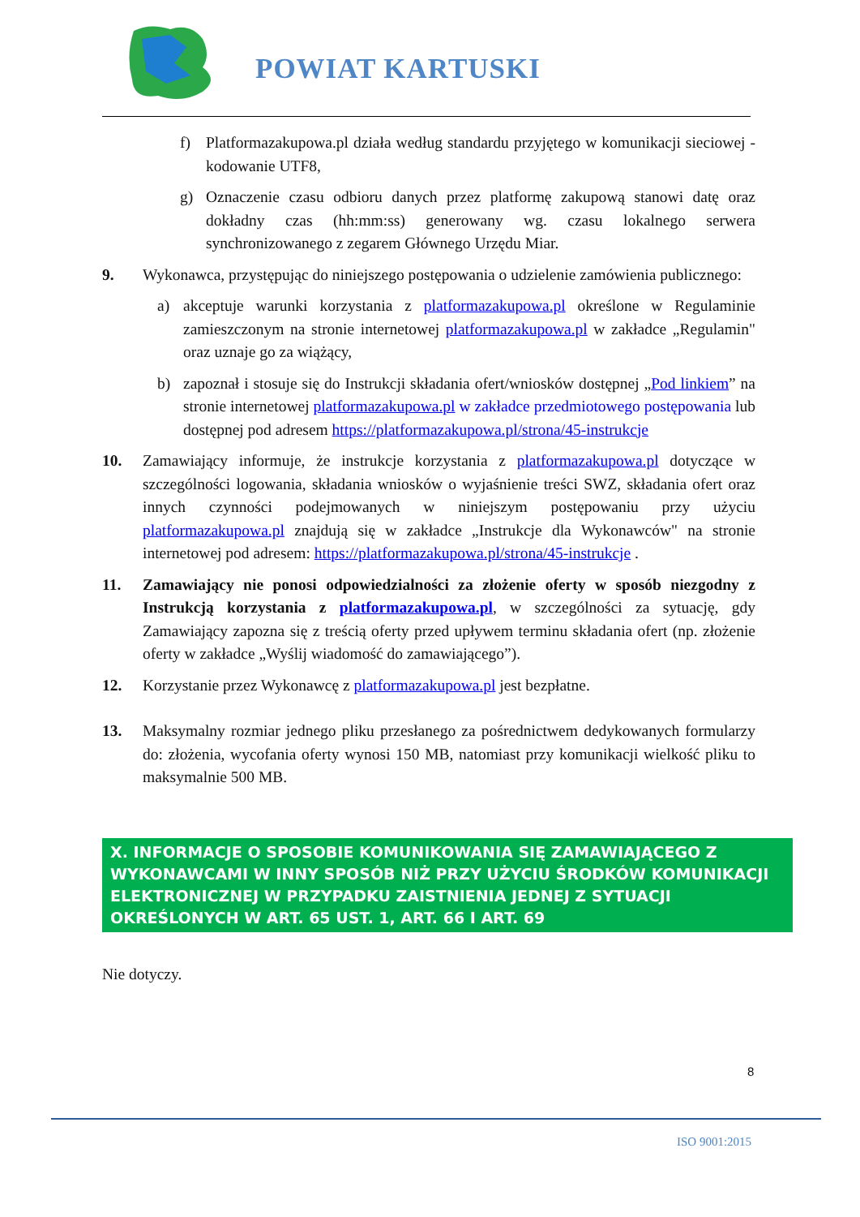POWIAT KARTUSKI
f) Platformazakupowa.pl działa według standardu przyjętego w komunikacji sieciowej - kodowanie UTF8,
g) Oznaczenie czasu odbioru danych przez platformę zakupową stanowi datę oraz dokładny czas (hh:mm:ss) generowany wg. czasu lokalnego serwera synchronizowanego z zegarem Głównego Urzędu Miar.
9. Wykonawca, przystępując do niniejszego postępowania o udzielenie zamówienia publicznego:
a) akceptuje warunki korzystania z platformazakupowa.pl określone w Regulaminie zamieszczonym na stronie internetowej platformazakupowa.pl w zakładce „Regulamin" oraz uznaje go za wiążący,
b) zapoznał i stosuje się do Instrukcji składania ofert/wniosków dostępnej „Pod linkiem” na stronie internetowej platformazakupowa.pl w zakładce przedmiotowego postępowania lub dostępnej pod adresem https://platformazakupowa.pl/strona/45-instrukcje
10. Zamawiający informuje, że instrukcje korzystania z platformazakupowa.pl dotyczące w szczególności logowania, składania wniosków o wyjaśnienie treści SWZ, składania ofert oraz innych czynności podejmowanych w niniejszym postępowaniu przy użyciu platformazakupowa.pl znajdują się w zakładce „Instrukcje dla Wykonawców" na stronie internetowej pod adresem: https://platformazakupowa.pl/strona/45-instrukcje .
11. Zamawiający nie ponosi odpowiedzialności za złożenie oferty w sposób niezgodny z Instrukcją korzystania z platformazakupowa.pl, w szczególności za sytuację, gdy Zamawiający zapozna się z treścią oferty przed upływem terminu składania ofert (np. złożenie oferty w zakładce „Wyślij wiadomość do zamawiającego”).
12. Korzystanie przez Wykonawcę z platformazakupowa.pl jest bezpłatne.
13. Maksymalny rozmiar jednego pliku przesłanego za pośrednictwem dedykowanych formularzy do: złożenia, wycofania oferty wynosi 150 MB, natomiast przy komunikacji wielkość pliku to maksymalnie 500 MB.
X. INFORMACJE O SPOSOBIE KOMUNIKOWANIA SIĘ ZAMAWIAJĄCEGO Z WYKONAWCAMI W INNY SPOSÓB NIŻ PRZY UŻYCIU ŚRODKÓW KOMUNIKACJI ELEKTRONICZNEJ W PRZYPADKU ZAISTNIENIA JEDNEJ Z SYTUACJI OKREŚLONYCH W ART. 65 UST. 1, ART. 66 I ART. 69
Nie dotyczy.
8
ISO 9001:2015